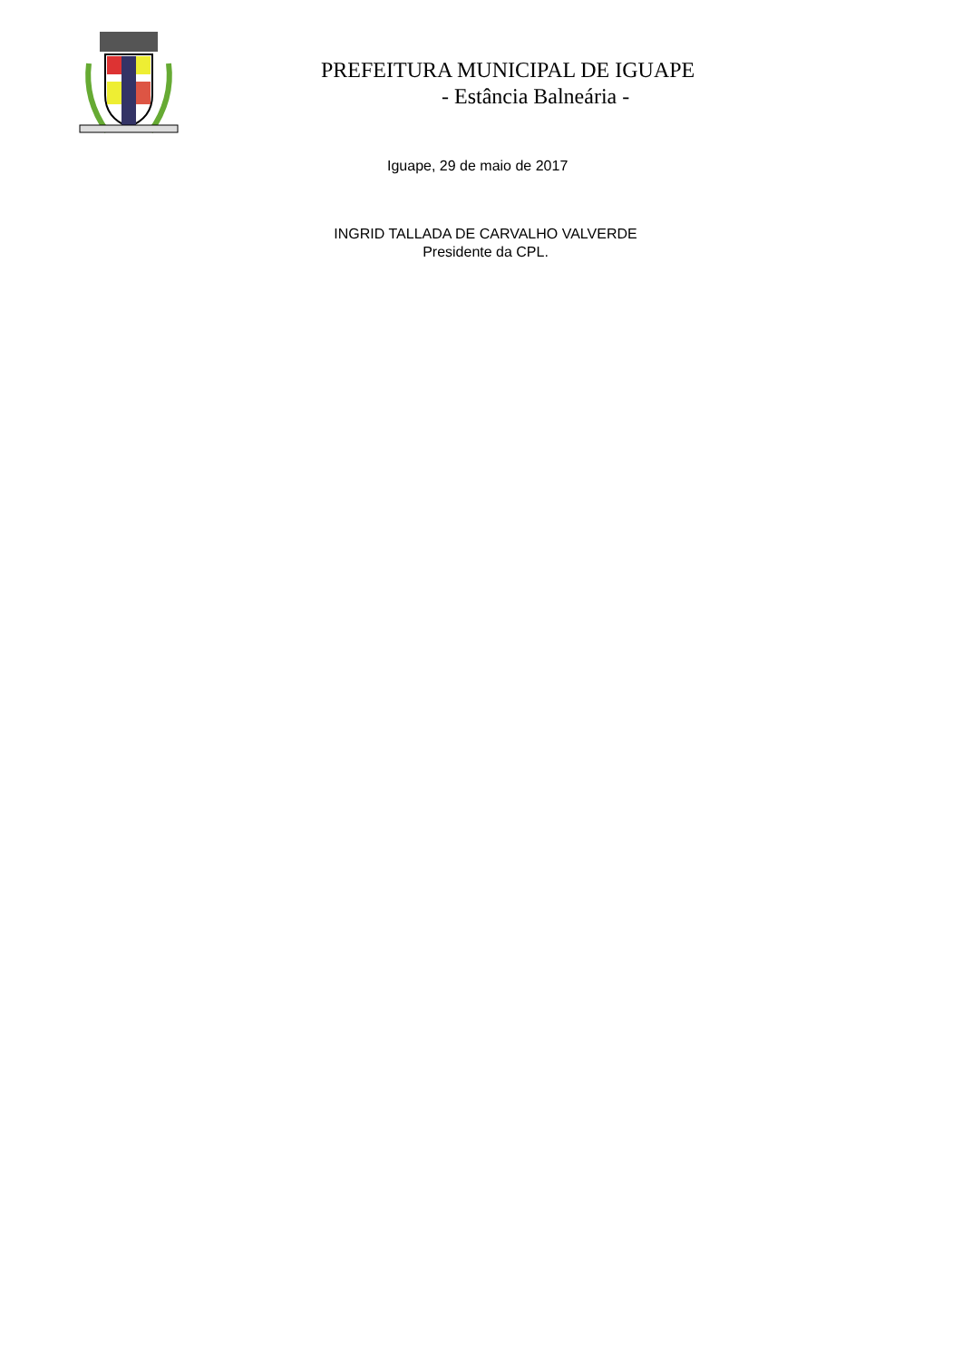PREFEITURA MUNICIPAL DE IGUAPE
- Estância Balneária -
Iguape, 29 de maio de 2017
INGRID TALLADA DE CARVALHO VALVERDE
Presidente da CPL.